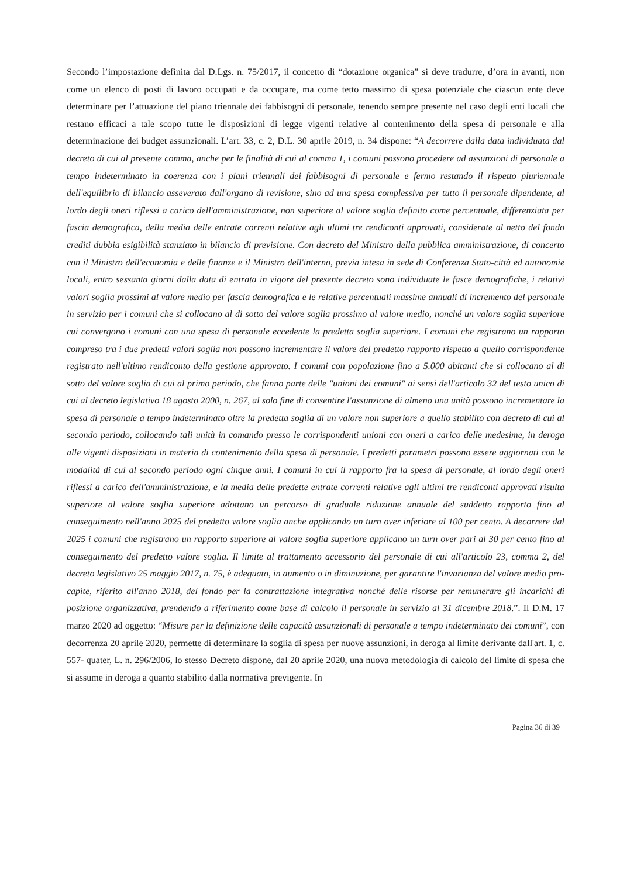Secondo l’impostazione definita dal D.Lgs. n. 75/2017, il concetto di “dotazione organica” si deve tradurre, d’ora in avanti, non come un elenco di posti di lavoro occupati e da occupare, ma come tetto massimo di spesa potenziale che ciascun ente deve determinare per l’attuazione del piano triennale dei fabbisogni di personale, tenendo sempre presente nel caso degli enti locali che restano efficaci a tale scopo tutte le disposizioni di legge vigenti relative al contenimento della spesa di personale e alla determinazione dei budget assunzionali. L’art. 33, c. 2, D.L. 30 aprile 2019, n. 34 dispone: “A decorrere dalla data individuata dal decreto di cui al presente comma, anche per le finalità di cui al comma 1, i comuni possono procedere ad assunzioni di personale a tempo indeterminato in coerenza con i piani triennali dei fabbisogni di personale e fermo restando il rispetto pluriennale dell'equilibrio di bilancio asseverato dall'organo di revisione, sino ad una spesa complessiva per tutto il personale dipendente, al lordo degli oneri riflessi a carico dell'amministrazione, non superiore al valore soglia definito come percentuale, differenziata per fascia demografica, della media delle entrate correnti relative agli ultimi tre rendiconti approvati, considerate al netto del fondo crediti dubbia esigibilità stanziato in bilancio di previsione. Con decreto del Ministro della pubblica amministrazione, di concerto con il Ministro dell'economia e delle finanze e il Ministro dell'interno, previa intesa in sede di Conferenza Stato-città ed autonomie locali, entro sessanta giorni dalla data di entrata in vigore del presente decreto sono individuate le fasce demografiche, i relativi valori soglia prossimi al valore medio per fascia demografica e le relative percentuali massime annuali di incremento del personale in servizio per i comuni che si collocano al di sotto del valore soglia prossimo al valore medio, nonché un valore soglia superiore cui convergono i comuni con una spesa di personale eccedente la predetta soglia superiore. I comuni che registrano un rapporto compreso tra i due predetti valori soglia non possono incrementare il valore del predetto rapporto rispetto a quello corrispondente registrato nell'ultimo rendiconto della gestione approvato. I comuni con popolazione fino a 5.000 abitanti che si collocano al di sotto del valore soglia di cui al primo periodo, che fanno parte delle "unioni dei comuni" ai sensi dell'articolo 32 del testo unico di cui al decreto legislativo 18 agosto 2000, n. 267, al solo fine di consentire l'assunzione di almeno una unità possono incrementare la spesa di personale a tempo indeterminato oltre la predetta soglia di un valore non superiore a quello stabilito con decreto di cui al secondo periodo, collocando tali unità in comando presso le corrispondenti unioni con oneri a carico delle medesime, in deroga alle vigenti disposizioni in materia di contenimento della spesa di personale. I predetti parametri possono essere aggiornati con le modalità di cui al secondo periodo ogni cinque anni. I comuni in cui il rapporto fra la spesa di personale, al lordo degli oneri riflessi a carico dell'amministrazione, e la media delle predette entrate correnti relative agli ultimi tre rendiconti approvati risulta superiore al valore soglia superiore adottano un percorso di graduale riduzione annuale del suddetto rapporto fino al conseguimento nell'anno 2025 del predetto valore soglia anche applicando un turn over inferiore al 100 per cento. A decorrere dal 2025 i comuni che registrano un rapporto superiore al valore soglia superiore applicano un turn over pari al 30 per cento fino al conseguimento del predetto valore soglia. Il limite al trattamento accessorio del personale di cui all'articolo 23, comma 2, del decreto legislativo 25 maggio 2017, n. 75, è adeguato, in aumento o in diminuzione, per garantire l'invarianza del valore medio pro-capite, riferito all'anno 2018, del fondo per la contrattazione integrativa nonché delle risorse per remunerare gli incarichi di posizione organizzativa, prendendo a riferimento come base di calcolo il personale in servizio al 31 dicembre 2018.”. Il D.M. 17 marzo 2020 ad oggetto: “Misure per la definizione delle capacità assunzionali di personale a tempo indeterminato dei comuni”, con decorrenza 20 aprile 2020, permette di determinare la soglia di spesa per nuove assunzioni, in deroga al limite derivante dall'art. 1, c. 557- quater, L. n. 296/2006, lo stesso Decreto dispone, dal 20 aprile 2020, una nuova metodologia di calcolo del limite di spesa che si assume in deroga a quanto stabilito dalla normativa previgente. In
Pagina 36 di 39